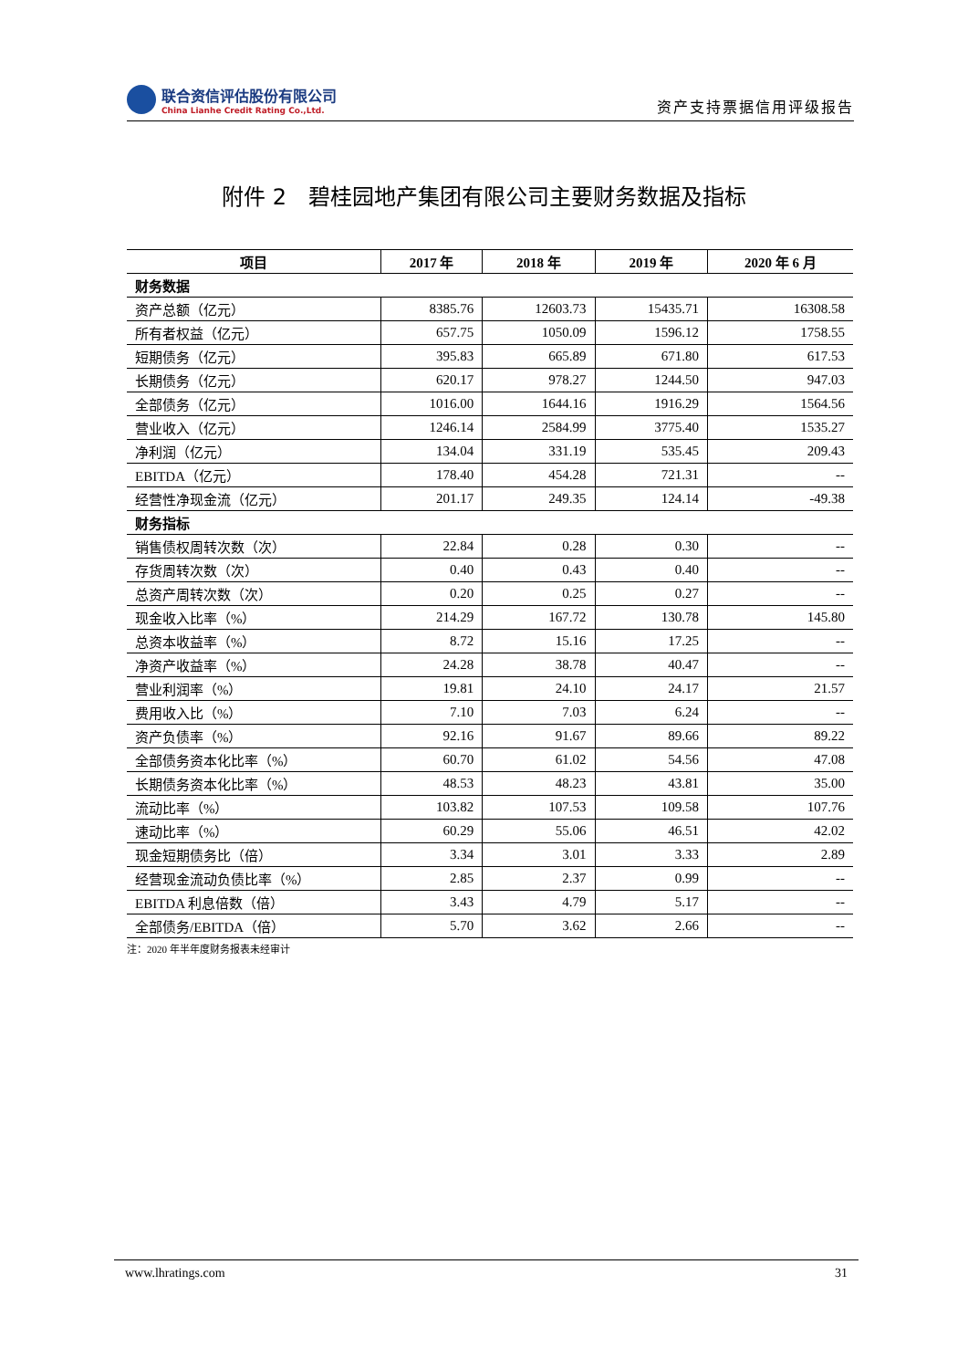联合资信评估股份有限公司
China Lianhe Credit Rating Co.,Ltd.
资产支持票据信用评级报告
附件 2　碧桂园地产集团有限公司主要财务数据及指标
| 项目 | 2017 年 | 2018 年 | 2019 年 | 2020 年 6 月 |
| --- | --- | --- | --- | --- |
| 财务数据 | | | | |
| 资产总额（亿元） | 8385.76 | 12603.73 | 15435.71 | 16308.58 |
| 所有者权益（亿元） | 657.75 | 1050.09 | 1596.12 | 1758.55 |
| 短期债务（亿元） | 395.83 | 665.89 | 671.80 | 617.53 |
| 长期债务（亿元） | 620.17 | 978.27 | 1244.50 | 947.03 |
| 全部债务（亿元） | 1016.00 | 1644.16 | 1916.29 | 1564.56 |
| 营业收入（亿元） | 1246.14 | 2584.99 | 3775.40 | 1535.27 |
| 净利润（亿元） | 134.04 | 331.19 | 535.45 | 209.43 |
| EBITDA（亿元） | 178.40 | 454.28 | 721.31 | -- |
| 经营性净现金流（亿元） | 201.17 | 249.35 | 124.14 | -49.38 |
| 财务指标 | | | | |
| 销售债权周转次数（次） | 22.84 | 0.28 | 0.30 | -- |
| 存货周转次数（次） | 0.40 | 0.43 | 0.40 | -- |
| 总资产周转次数（次） | 0.20 | 0.25 | 0.27 | -- |
| 现金收入比率（%） | 214.29 | 167.72 | 130.78 | 145.80 |
| 总资本收益率（%） | 8.72 | 15.16 | 17.25 | -- |
| 净资产收益率（%） | 24.28 | 38.78 | 40.47 | -- |
| 营业利润率（%） | 19.81 | 24.10 | 24.17 | 21.57 |
| 费用收入比（%） | 7.10 | 7.03 | 6.24 | -- |
| 资产负债率（%） | 92.16 | 91.67 | 89.66 | 89.22 |
| 全部债务资本化比率（%） | 60.70 | 61.02 | 54.56 | 47.08 |
| 长期债务资本化比率（%） | 48.53 | 48.23 | 43.81 | 35.00 |
| 流动比率（%） | 103.82 | 107.53 | 109.58 | 107.76 |
| 速动比率（%） | 60.29 | 55.06 | 46.51 | 42.02 |
| 现金短期债务比（倍） | 3.34 | 3.01 | 3.33 | 2.89 |
| 经营现金流动负债比率（%） | 2.85 | 2.37 | 0.99 | -- |
| EBITDA 利息倍数（倍） | 3.43 | 4.79 | 5.17 | -- |
| 全部债务/EBITDA（倍） | 5.70 | 3.62 | 2.66 | -- |
注：2020 年半年度财务报表未经审计
www.lhratings.com 31